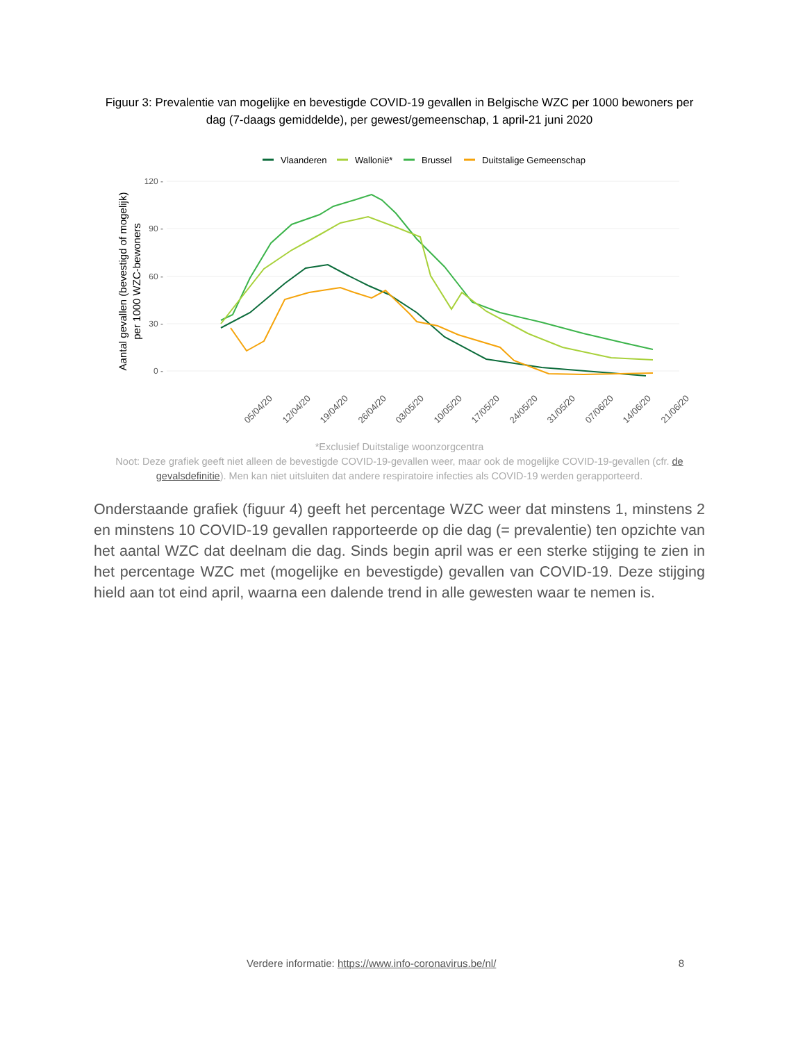Figuur 3: Prevalentie van mogelijke en bevestigde COVID-19 gevallen in Belgische WZC per 1000 bewoners per dag (7-daags gemiddelde), per gewest/gemeenschap, 1 april-21 juni 2020
Vlaanderen
Wallonië*
Brussel
Duitstalige Gemeenschap
120 -
90 -
60 -
30 -
0 -
Aantal gevallen (bevestigd of mogelijk)
per 1000 WZC-bewoners
05/04/20
12/04/20
19/04/20
26/04/20
03/05/20
10/05/20
17/05/20
24/05/20
31/05/20
07/06/20
14/06/20
21/06/20
*Exclusief Duitstalige woonzorgcentra
Noot: Deze grafiek geeft niet alleen de bevestigde COVID-19-gevallen weer, maar ook de mogelijke COVID-19-gevallen (cfr. de gevalsdefinitie). Men kan niet uitsluiten dat andere respiratoire infecties als COVID-19 werden gerapporteerd.
Onderstaande grafiek (figuur 4) geeft het percentage WZC weer dat minstens 1, minstens 2 en minstens 10 COVID-19 gevallen rapporteerde op die dag (= prevalentie) ten opzichte van het aantal WZC dat deelnam die dag. Sinds begin april was er een sterke stijging te zien in het percentage WZC met (mogelijke en bevestigde) gevallen van COVID-19. Deze stijging hield aan tot eind april, waarna een dalende trend in alle gewesten waar te nemen is.
Verdere informatie: https://www.info-coronavirus.be/nl/ 8